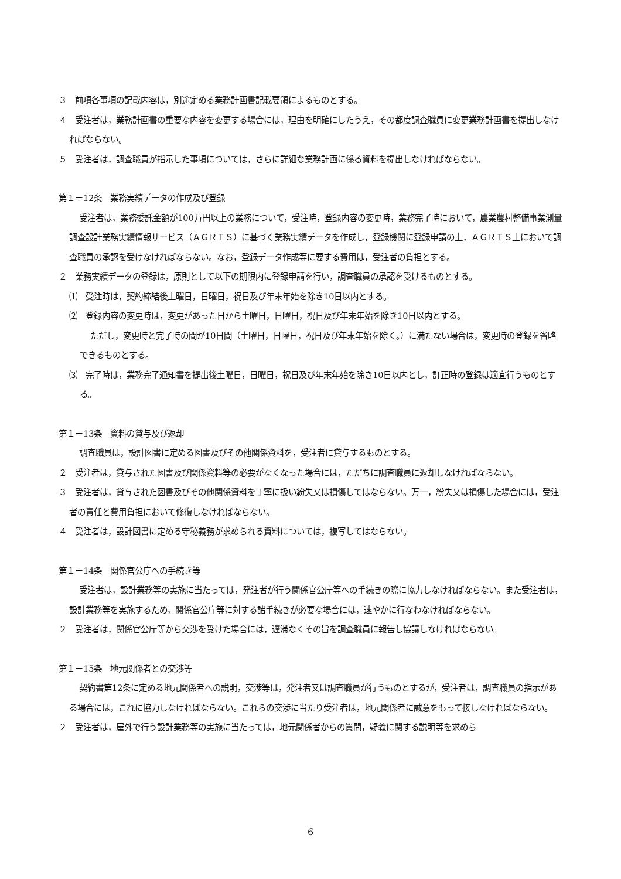３　前項各事項の記載内容は，別途定める業務計画書記載要領によるものとする。
４　受注者は，業務計画書の重要な内容を変更する場合には，理由を明確にしたうえ，その都度調査職員に変更業務計画書を提出しなければならない。
５　受注者は，調査職員が指示した事項については，さらに詳細な業務計画に係る資料を提出しなければならない。
第１－12条　業務実績データの作成及び登録
受注者は，業務委託金額が100万円以上の業務について，受注時，登録内容の変更時，業務完了時において，農業農村整備事業測量調査設計業務実績情報サービス（ＡＧＲＩＳ）に基づく業務実績データを作成し，登録機関に登録申請の上，ＡＧＲＩＳ上において調査職員の承認を受けなければならない。なお，登録データ作成等に要する費用は，受注者の負担とする。
２　業務実績データの登録は，原則として以下の期限内に登録申請を行い，調査職員の承認を受けるものとする。
⑴　受注時は，契約締結後土曜日，日曜日，祝日及び年末年始を除き10日以内とする。
⑵　登録内容の変更時は，変更があった日から土曜日，日曜日，祝日及び年末年始を除き10日以内とする。
ただし，変更時と完了時の間が10日間（土曜日，日曜日，祝日及び年末年始を除く。）に満たない場合は，変更時の登録を省略できるものとする。
⑶　完了時は，業務完了通知書を提出後土曜日，日曜日，祝日及び年末年始を除き10日以内とし，訂正時の登録は適宜行うものとする。
第１－13条　資料の貸与及び返却
調査職員は，設計図書に定める図書及びその他関係資料を，受注者に貸与するものとする。
２　受注者は，貸与された図書及び関係資料等の必要がなくなった場合には，ただちに調査職員に返却しなければならない。
３　受注者は，貸与された図書及びその他関係資料を丁寧に扱い紛失又は損傷してはならない。万一，紛失又は損傷した場合には，受注者の責任と費用負担において修復しなければならない。
４　受注者は，設計図書に定める守秘義務が求められる資料については，複写してはならない。
第１－14条　関係官公庁への手続き等
受注者は，設計業務等の実施に当たっては，発注者が行う関係官公庁等への手続きの際に協力しなければならない。また受注者は，設計業務等を実施するため，関係官公庁等に対する諸手続きが必要な場合には，速やかに行なわなければならない。
２　受注者は，関係官公庁等から交渉を受けた場合には，遅滞なくその旨を調査職員に報告し協議しなければならない。
第１－15条　地元関係者との交渉等
契約書第12条に定める地元関係者への説明，交渉等は，発注者又は調査職員が行うものとするが，受注者は，調査職員の指示がある場合には，これに協力しなければならない。これらの交渉に当たり受注者は，地元関係者に誠意をもって接しなければならない。
２　受注者は，屋外で行う設計業務等の実施に当たっては，地元関係者からの質問，疑義に関する説明等を求めら
6